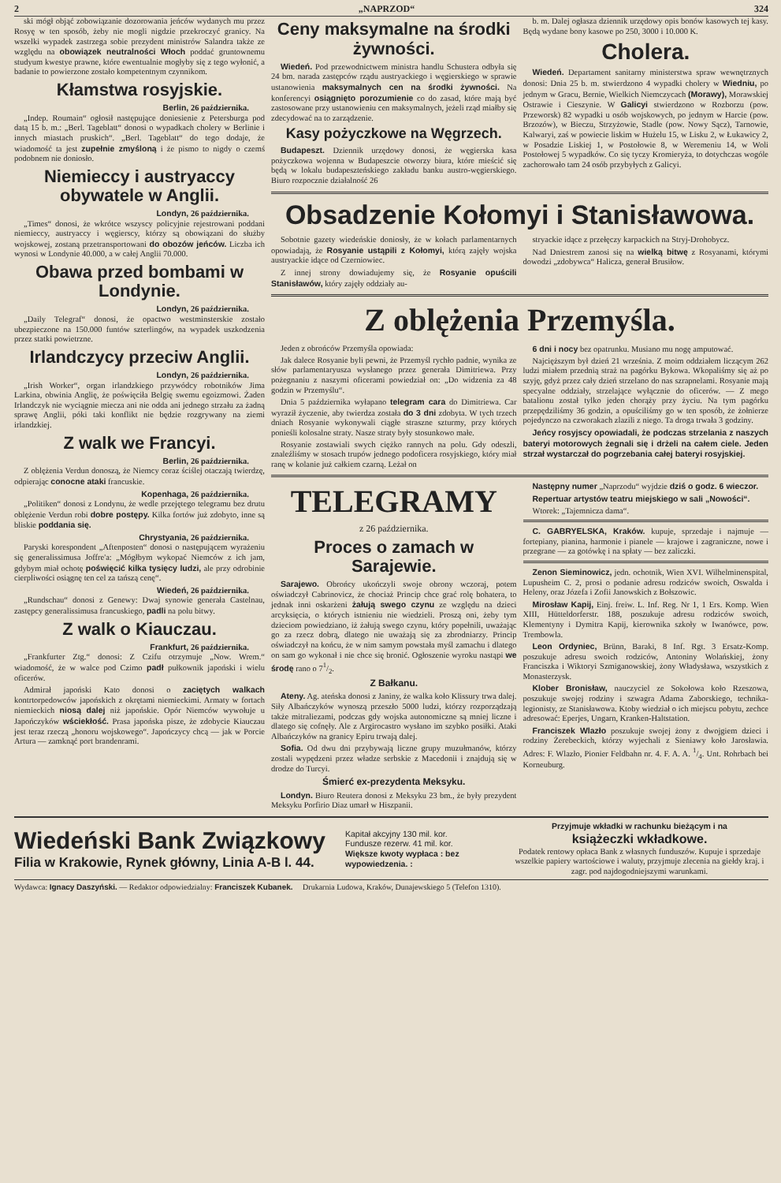2 „NAPRZOD“324
ski mógł objąć zobowiązanie dozorowania jeńców wydanych mu przez Rosyę w ten sposób, żeby nie mogli nigdzie przekroczyć granicy. Na wszelki wypadek zastrzega sobie prezydent ministrów Salandra także ze względu na obowiązek neutralności Włoch poddać gruntownemu studyum kwestye prawne, które ewentualnie mogłyby się z tego wyłonić, a badanie to powierzone zostało kompetentnym czynnikom.
Kłamstwa rosyjskie.
Berlin, 26 października.
„Indep. Roumain“ ogłosił następujące doniesienie z Petersburga pod datą 15 b. m.: „Berl. Tageblatt“ donosi o wypadkach cholery w Berlinie i innych miastach pruskich“. „Berl. Tageblatt“ do tego dodaje, że wiadomość ta jest zupełnie zmyśloną i że pismo to nigdy o czemś podobnem nie doniosło.
Niemieccy i austryaccy obywatele w Anglii.
Londyn, 26 października.
„Times“ donosi, że wkrótce wszyscy policyjnie rejestrowani poddani niemieccy, austryaccy i węgierscy, którzy są obowiązani do służby wojskowej, zostaną przetransportowani do obozów jeńców. Liczba ich wynosi w Londynie 40.000, a w całej Anglii 70.000.
Obawa przed bombami w Londynie.
Londyn, 26 października.
„Daily Telegraf“ donosi, że opactwo westminsterskie zostało ubezpieczone na 150.000 funtów szterlingów, na wypadek uszkodzenia przez statki powietrzne.
Irlandczycy przeciw Anglii.
Londyn, 26 października.
„Irish Worker“, organ irlandzkiego przywódcy robotników Jima Larkina, obwinia Anglię, że poświęciła Belgię swemu egoizmowi. Żaden Irlandczyk nie wyciągnie miecza ani nie odda ani jednego strzału za żadną sprawę Anglii, póki taki konflikt nie będzie rozgrywany na ziemi irlandzkiej.
Z walk we Francyi.
Berlin, 26 października.
Z oblężenia Verdun donoszą, że Niemcy coraz ściślej otaczają twierdzę, odpierając conocne ataki francuskie.
Kopenhaga, 26 października.
„Politiken“ donosi z Londynu, że wedle przejętego telegramu bez drutu oblężenie Verdun robi dobre postępy. Kilka fortów już zdobyto, inne są bliskie poddania się.
Chrystyania, 26 października.
Paryski korespondent „Aftenposten“ donosi o następującem wyrażeniu się generalissimusa Joffre'a: „Mógłbym wykopać Niemców z ich jam, gdybym miał ochotę poświęcić kilka tysięcy ludzi, ale przy odrobinie cierpliwości osiągnę ten cel za tańszą cenę“.
Wiedeń, 26 października.
„Rundschau“ donosi z Genewy: Dwaj synowie generała Castelnau, zastępcy generalissimusa francuskiego, padli na polu bitwy.
Z walk o Kiauczau.
Frankfurt, 26 października.
„Frankfurter Ztg.“ donosi: Z Czifu otrzymuje „Now. Wrem.“ wiadomość, że w walce pod Czimo padł pułkownik japoński i wielu oficerów.
Admirał japoński Kato donosi o zaciętych walkach kontrtorpedowców japońskich z okrętami niemieckimi. Armaty w fortach niemieckich niosą dalej niż japońskie. Opór Niemców wywołuje u Japończyków wściekłość. Prasa japońska pisze, że zdobycie Kiauczau jest teraz rzeczą „honoru wojskowego“. Japończycy chcą — jak w Porcie Artura — zamknąć port brandenrami.
Ceny maksymalne na środki żywności.
Wiedeń. Pod przewodnictwem ministra handlu Schustera odbyła się 24 bm. narada zastępców rządu austryackiego i węgierskiego w sprawie ustanowienia maksymalnych cen na środki żywności. Na konferencyi osiągnięto porozumienie co do zasad, które mają być zastosowane przy ustanowieniu cen maksymalnych, jeżeli rząd miałby się zdecydować na to zarządzenie.
Kasy pożyczkowe na Węgrzech.
Budapeszt. Dziennik urzędowy donosi, że węgierska kasa pożyczkowa wojenna w Budapeszcie otworzy biura, które mieścić się będą w lokalu budapeszteńskiego zakładu banku austro-węgierskiego. Biuro rozpocznie działalność 26
b. m. Dalej ogłasza dziennik urzędowy opis bonów kasowych tej kasy. Będą wydane bony kasowe po 250, 3000 i 10.000 K.
Cholera.
Wiedeń. Departament sanitarny ministerstwa spraw wewnętrznych donosi: Dnia 25 b. m. stwierdzono 4 wypadki cholery w Wiedniu, po jednym w Gracu, Bernie, Wielkich Niemczycach (Morawy), Morawskiej Ostrawie i Cieszynie. W Galicyi stwierdzono w Rozborzu (pow. Przeworsk) 82 wypadki u osób wojskowych, po jednym w Harcie (pow. Brzozów), w Bieczu, Strzyżowie, Stadle (pow. Nowy Sącz), Tarnowie, Kalwaryi, zaś w powiecie liskim w Hużelu 15, w Lisku 2, w Łukawicy 2, w Posadzie Liskiej 1, w Postołowie 8, w Weremeniu 14, w Woli Postołowej 5 wypadków. Co się tyczy Kromieryża, to dotychczas wogóle zachorowało tam 24 osób przybyłych z Galicyi.
Obsadzenie Kołomyi i Stanisławowa.
Sobotnie gazety wiedeńskie doniosły, że w kołach parlamentarnych opowiadają, że Rosyanie ustąpili z Kołomyi, którą zajęły wojska austryackie idące od Czerniowiec.
Z innej strony dowiadujemy się, że Rosyanie opuścili Stanisławów, który zajęły oddziały au-
stryackie idące z przełęczy karpackich na Stryj-Drohobycz.
Nad Dniestrem zanosi się na wielką bitwę z Rosyanami, którymi dowodzi „zdobywca“ Halicza, generał Brusiłow.
Z oblężenia Przemyśla.
Jeden z obrońców Przemyśla opowiada:
Jak dalece Rosyanie byli pewni, że Przemyśl rychło padnie, wynika ze słów parlamentaryusza wysłanego przez generała Dimitriewa. Przy pożegnaniu z naszymi oficerami powiedział on: „Do widzenia za 48 godzin w Przemyślu“.
Dnia 5 października wyłapano telegram cara do Dimitriewa. Car wyraził życzenie, aby twierdza została do 3 dni zdobyta. W tych trzech dniach Rosyanie wykonywali ciągłe straszne szturmy, przy których ponieśli kolosalne straty. Nasze straty były stosunkowo małe.
Rosyanie zostawiali swych ciężko rannych na polu. Gdy odeszli, znaleźliśmy w stosach trupów jednego podoficera rosyjskiego, który miał ranę w kolanie już całkiem czarną. Leżał on
6 dni i nocy bez opatrunku. Musiano mu nogę amputować.
Najcięższym był dzień 21 września. Z moim oddziałem liczącym 262 ludzi miałem przednią straż na pagórku Bykowa. Wkopaliśmy się aż po szyję, gdyż przez cały dzień strzelano do nas szrapnelami. Rosyanie mają specyalne oddziały, strzelające wyłącznie do oficerów. — Z mego batalionu został tylko jeden chorąży przy życiu. Na tym pagórku przepędziliśmy 36 godzin, a opuściliśmy go w ten sposób, że żołnierze pojedynczo na czworakach zlazili z niego. Ta droga trwała 3 godziny.
Jeńcy rosyjscy opowiadali, że podczas strzelania z naszych bateryi motorowych żegnali się i drżeli na całem ciele. Jeden strzał wystarczał do pogrzebania całej bateryi rosyjskiej.
TELEGRAMY
z 26 października.
Proces o zamach w Sarajewie.
Sarajewo. Obrońcy ukończyli swoje obrony wczoraj, potem oświadczył Cabrinovicz, że chociaż Princip chce grać rolę bohatera, to jednak inni oskarżeni żałują swego czynu ze względu na dzieci arcyksięcia, o których istnieniu nie wiedzieli. Proszą oni, żeby tym dzieciom powiedziano, iż żałują swego czynu, który popełnili, uważając go za rzecz dobrą, dlatego nie uważają się za zbrodniarzy. Princip oświadczył na końcu, że w nim samym powstała myśl zamachu i dlatego on sam go wykonał i nie chce się bronić. Ogłoszenie wyroku nastąpi we środę rano o 71/2.
Z Bałkanu.
Ateny. Ag. ateńska donosi z Janiny, że walka koło Klissury trwa dalej. Siły Albańczyków wynoszą przeszło 5000 ludzi, którzy rozporządzają także mitraliezami, podczas gdy wojska autonomiczne są mniej liczne i dlatego się cofnęły. Ale z Argirocastro wysłano im szybko posiłki. Ataki Albańczyków na granicy Epiru trwają dalej.
Sofia. Od dwu dni przybywają liczne grupy muzułmanów, którzy zostali wypędzeni przez władze serbskie z Macedonii i znajdują się w drodze do Turcyi.
Śmierć ex-prezydenta Meksyku.
Londyn. Biuro Reutera donosi z Meksyku 23 bm., że były prezydent Meksyku Porfirio Diaz umarł w Hiszpanii.
Następny numer „Naprzodu“ wyjdzie dziś o godz. 6 wieczor.
Repertuar artystów teatru miejskiego w sali „Nowości“.
Wtorek: „Tajemnicza dama“.
C. GABRYELSKA, Kraków. kupuje, sprzedaje i najmuje — fortepiany, pianina, harmonie i pianele — krajowe i zagraniczne, nowe i przegrane — za gotówkę i na spłaty — bez zaliczki.
Zenon Sieminowicz, jedn. ochotnik, Wien XVI. Wilhelminenspital, Lupusheim C. 2, prosi o podanie adresu rodziców swoich, Oswalda i Heleny, oraz Józefa i Zofii Janowskich z Bołszowic.
Mirosław Kapij, Einj. freiw. L. Inf. Reg. Nr 1, 1 Ers. Komp. Wien XIII, Hütteldorferstr. 188, poszukuje adresu rodziców swoich, Klementyny i Dymitra Kapij, kierownika szkoły w Iwanówce, pow. Trembowla.
Leon Ordyniec, Brünn, Baraki, 8 Inf. Rgt. 3 Ersatz-Komp. poszukuje adresu swoich rodziców, Antoniny Wolańskiej, żony Franciszka i Wiktoryi Szmiganowskiej, żony Władysława, wszystkich z Monasterzysk.
Klober Bronisław, nauczyciel ze Sokołowa koło Rzeszowa, poszukuje swojej rodziny i szwagra Adama Zaborskiego, technika-legionisty, ze Stanisławowa. Ktoby wiedział o ich miejscu pobytu, zechce adresować: Eperjes, Ungarn, Kranken-Haltstation.
Franciszek Wlazło poszukuje swojej żony z dwojgiem dzieci i rodziny Żerebeckich, którzy wyjechali z Sieniawy koło Jarosławia. Adres: F. Wlazło, Pionier Feldbahn nr. 4. F. A. A. 1/4. Unt. Rohrbach bei Korneuburg.
Wiedeński Bank Związkowy
Filia w Krakowie, Rynek główny, Linia A-B l. 44.
Kapitał akcyjny 130 mil. kor.
Fundusze rezerw. 41 mil. kor.
Większe kwoty wypłaca : bez wypowiedzenia. :
Przyjmuje wkładki w rachunku bieżącym i na
książeczki wkładkowe.
Podatek rentowy opłaca Bank z własnych funduszów. Kupuje i sprzedaje wszelkie papiery wartościowe i waluty, przyjmuje zlecenia na giełdy kraj. i zagr. pod najdogodniejszymi warunkami.
Wydawca: Ignacy Daszyński. — Redaktor odpowiedzialny: Franciszek Kubanek. Drukarnia Ludowa, Kraków, Dunajewskiego 5 (Telefon 1310).